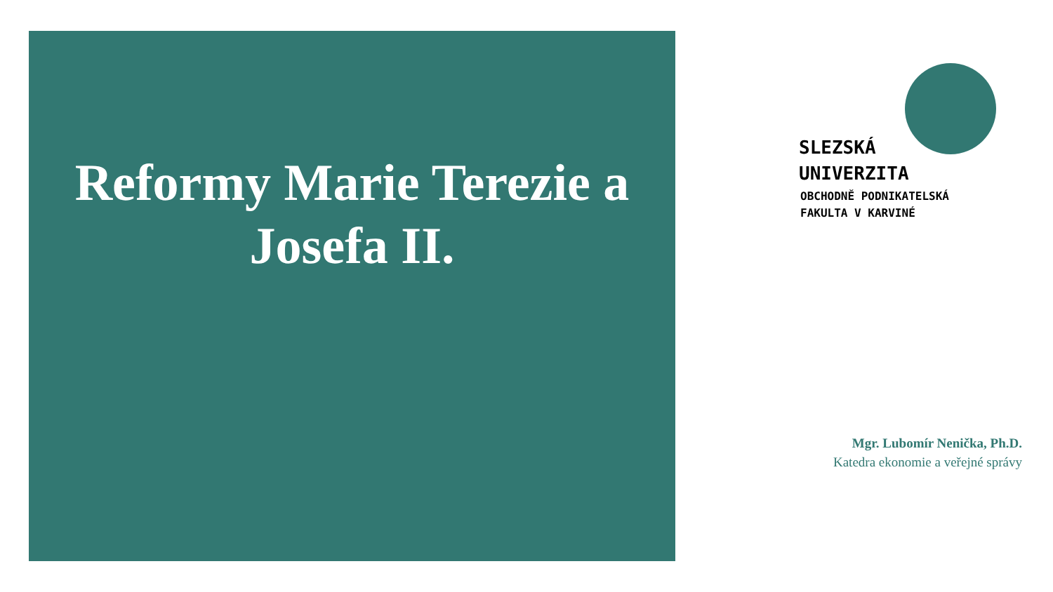Reformy Marie Terezie a
Josefa II.
SLEZSKÁ
UNIVERZITA
OBCHODNĚ PODNIKATELSKÁ
FAKULTA V KARVINÉ
Mgr. Lubomír Nenička, Ph.D.
Katedra ekonomie a veřejné správy